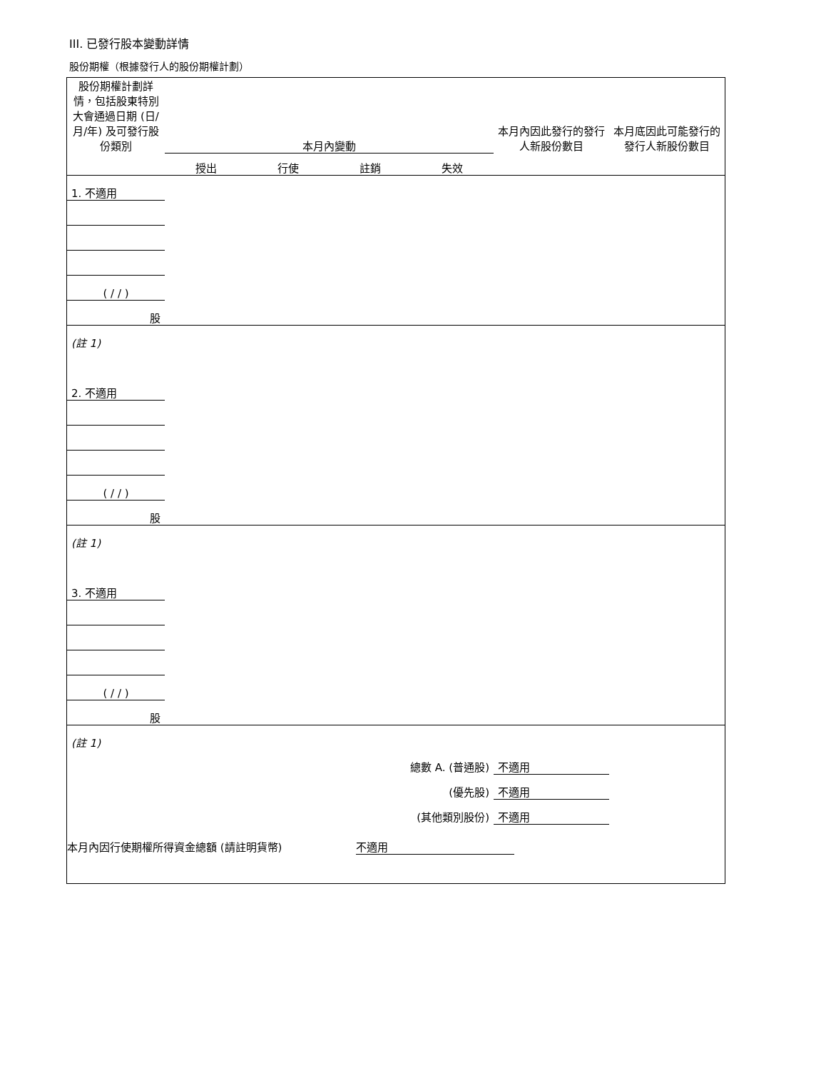III. 已發行股本變動詳情
股份期權（根據發行人的股份期權計劃）
| 股份期權計劃詳情，包括股東特別大會通過日期 (日/月/年) 及可發行股份類別 | 本月內變動 | | | | 本月內因此發行的發行人新股份數目 | 本月底因此可能發行的發行人新股份數目 |
| | 授出 | 行使 | 註銷 | 失效 | | |
| 1. 不適用 | | | | | | |
| ( / / ) | | | | | | |
| 股 | | | | | | |
| (註 1) | | | | | | |
| 2. 不適用 | | | | | | |
| ( / / ) | | | | | | |
| 股 | | | | | | |
| (註 1) | | | | | | |
| 3. 不適用 | | | | | | |
| ( / / ) | | | | | | |
| 股 | | | | | | |
| (註 1) | | | | | | |
| 總數 A. (普通股) | | | | | 不適用 | |
| (優先股) | | | | | 不適用 | |
| (其他類別股份) | | | | | 不適用 | |
本月內因行使期權所得資金總額 (請註明貨幣) 不適用